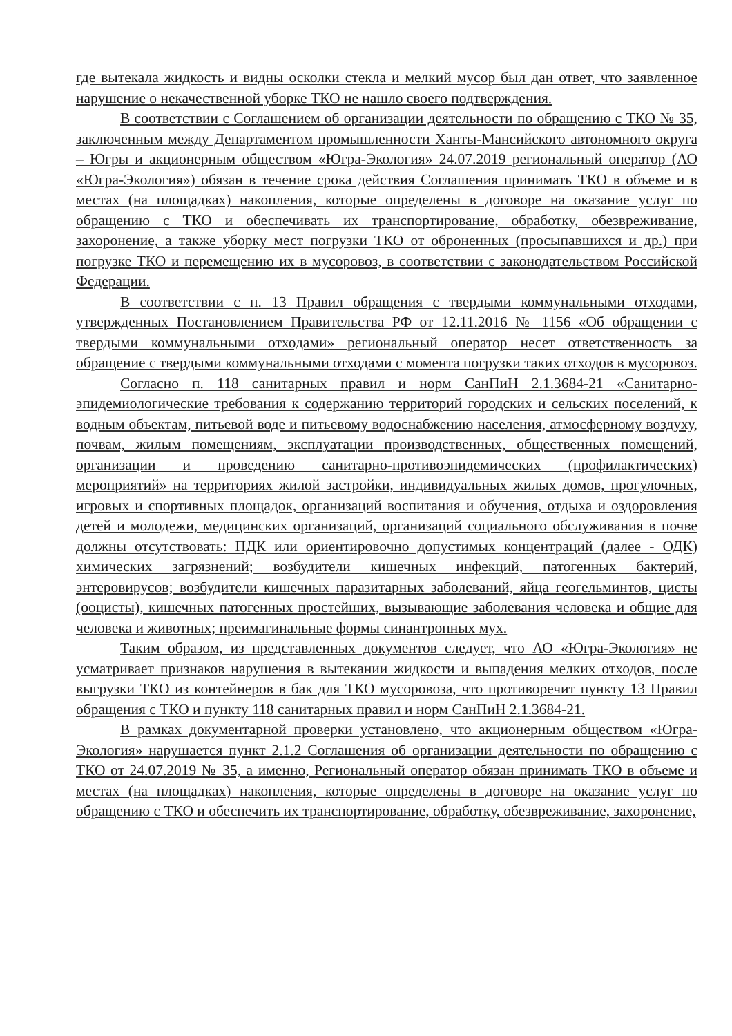где вытекала жидкость и видны осколки стекла и мелкий мусор был дан ответ, что заявленное нарушение о некачественной уборке ТКО не нашло своего подтверждения.
В соответствии с Соглашением об организации деятельности по обращению с ТКО № 35, заключенным между Департаментом промышленности Ханты-Мансийского автономного округа – Югры и акционерным обществом «Югра-Экология» 24.07.2019 региональный оператор (АО «Югра-Экология») обязан в течение срока действия Соглашения принимать ТКО в объеме и в местах (на площадках) накопления, которые определены в договоре на оказание услуг по обращению с ТКО и обеспечивать их транспортирование, обработку, обезвреживание, захоронение, а также уборку мест погрузки ТКО от оброненных (просыпавшихся и др.) при погрузке ТКО и перемещению их в мусоровоз, в соответствии с законодательством Российской Федерации.
В соответствии с п. 13 Правил обращения с твердыми коммунальными отходами, утвержденных Постановлением Правительства РФ от 12.11.2016 № 1156 «Об обращении с твердыми коммунальными отходами» региональный оператор несет ответственность за обращение с твердыми коммунальными отходами с момента погрузки таких отходов в мусоровоз.
Согласно п. 118 санитарных правил и норм СанПиН 2.1.3684-21 «Санитарно-эпидемиологические требования к содержанию территорий городских и сельских поселений, к водным объектам, питьевой воде и питьевому водоснабжению населения, атмосферному воздуху, почвам, жилым помещениям, эксплуатации производственных, общественных помещений, организации и проведению санитарно-противоэпидемических (профилактических) мероприятий» на территориях жилой застройки, индивидуальных жилых домов, прогулочных, игровых и спортивных площадок, организаций воспитания и обучения, отдыха и оздоровления детей и молодежи, медицинских организаций, организаций социального обслуживания в почве должны отсутствовать: ПДК или ориентировочно допустимых концентраций (далее - ОДК) химических загрязнений; возбудители кишечных инфекций, патогенных бактерий, энтеровирусов; возбудители кишечных паразитарных заболеваний, яйца геогельминтов, цисты (ооцисты), кишечных патогенных простейших, вызывающие заболевания человека и общие для человека и животных; преимагинальные формы синантропных мух.
Таким образом, из представленных документов следует, что АО «Югра-Экология» не усматривает признаков нарушения в вытекании жидкости и выпадения мелких отходов, после выгрузки ТКО из контейнеров в бак для ТКО мусоровоза, что противоречит пункту 13 Правил обращения с ТКО и пункту 118 санитарных правил и норм СанПиН 2.1.3684-21.
В рамках документарной проверки установлено, что акционерным обществом «Югра-Экология» нарушается пункт 2.1.2 Соглашения об организации деятельности по обращению с ТКО от 24.07.2019 № 35, а именно, Региональный оператор обязан принимать ТКО в объеме и местах (на площадках) накопления, которые определены в договоре на оказание услуг по обращению с ТКО и обеспечить их транспортирование, обработку, обезвреживание, захоронение,